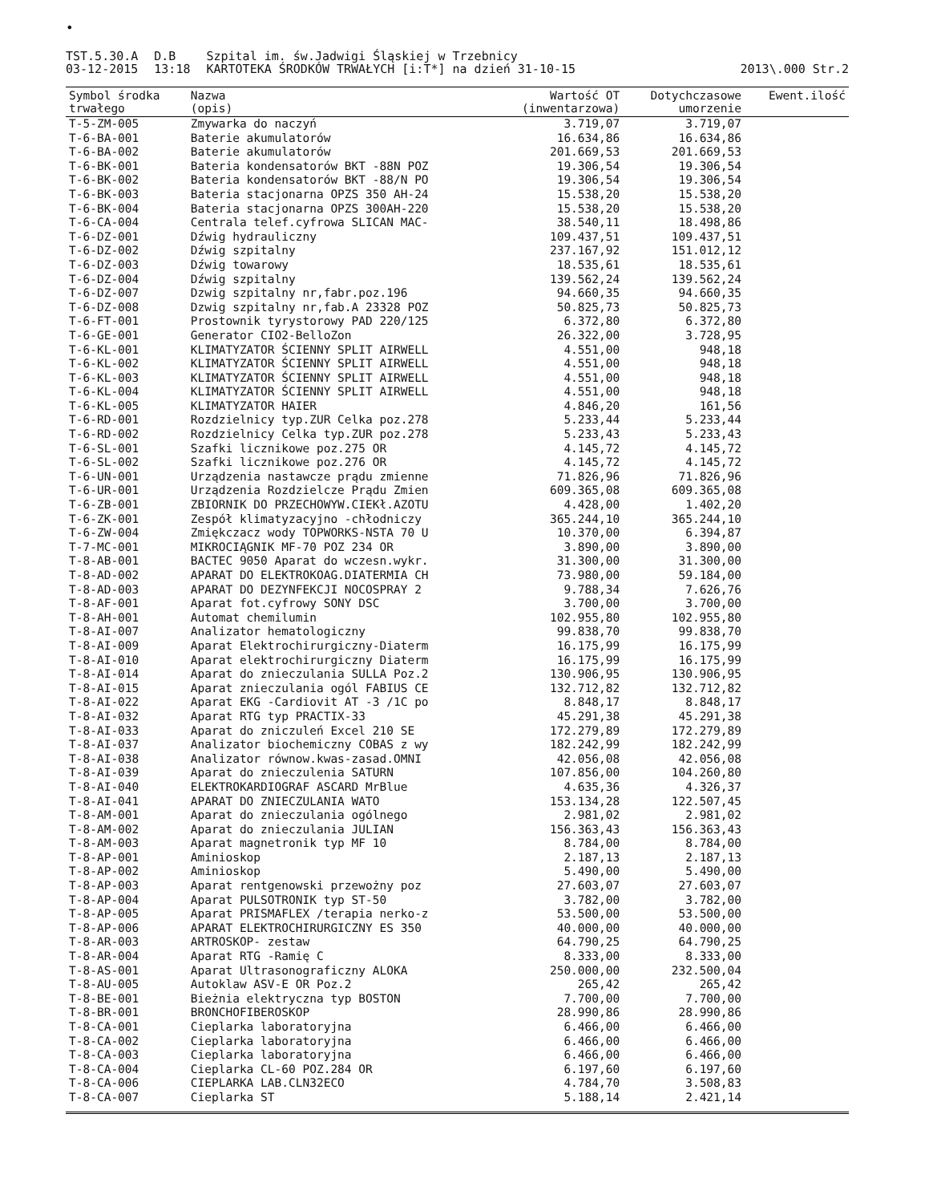•
TST.5.30.A
03-12-2015
D.B
13:18
Szpital im. św.Jadwigi Śląskiej w Trzebnicy
KARTOTEKA ŚRODKÓW TRWAŁYCH [i:T*] na dzień 31-10-15
2013\.000 Str.2
| Symbol środka trwałego | Nazwa (opis) | Wartość OT (inwentarzowa) | Dotychczasowe umorzenie | Ewent.ilość |
| --- | --- | --- | --- | --- |
| T-5-ZM-005 | Zmywarka do naczyń | 3.719,07 | 3.719,07 | |
| T-6-BA-001 | Baterie akumulatorów | 16.634,86 | 16.634,86 | |
| T-6-BA-002 | Baterie akumulatorów | 201.669,53 | 201.669,53 | |
| T-6-BK-001 | Bateria kondensatorów BKT -88N POZ | 19.306,54 | 19.306,54 | |
| T-6-BK-002 | Bateria kondensatorów BKT -88/N PO | 19.306,54 | 19.306,54 | |
| T-6-BK-003 | Bateria stacjonarna OPZS 350 AH-24 | 15.538,20 | 15.538,20 | |
| T-6-BK-004 | Bateria stacjonarna OPZS 300AH-220 | 15.538,20 | 15.538,20 | |
| T-6-CA-004 | Centrala telef.cyfrowa SLICAN MAC- | 38.540,11 | 18.498,86 | |
| T-6-DZ-001 | Dźwig hydrauliczny | 109.437,51 | 109.437,51 | |
| T-6-DZ-002 | Dźwig szpitalny | 237.167,92 | 151.012,12 | |
| T-6-DZ-003 | Dźwig towarowy | 18.535,61 | 18.535,61 | |
| T-6-DZ-004 | Dźwig szpitalny | 139.562,24 | 139.562,24 | |
| T-6-DZ-007 | Dzwig szpitalny nr,fabr.poz.196 | 94.660,35 | 94.660,35 | |
| T-6-DZ-008 | Dzwig szpitalny nr,fab.A 23328 POZ | 50.825,73 | 50.825,73 | |
| T-6-FT-001 | Prostownik tyrystorowy PAD 220/125 | 6.372,80 | 6.372,80 | |
| T-6-GE-001 | Generator CIO2-BelloZon | 26.322,00 | 3.728,95 | |
| T-6-KL-001 | KLIMATYZATOR ŚCIENNY SPLIT AIRWELL | 4.551,00 | 948,18 | |
| T-6-KL-002 | KLIMATYZATOR ŚCIENNY SPLIT AIRWELL | 4.551,00 | 948,18 | |
| T-6-KL-003 | KLIMATYZATOR ŚCIENNY SPLIT AIRWELL | 4.551,00 | 948,18 | |
| T-6-KL-004 | KLIMATYZATOR ŚCIENNY SPLIT AIRWELL | 4.551,00 | 948,18 | |
| T-6-KL-005 | KLIMATYZATOR HAIER | 4.846,20 | 161,56 | |
| T-6-RD-001 | Rozdzielnicy typ.ZUR Celka poz.278 | 5.233,44 | 5.233,44 | |
| T-6-RD-002 | Rozdzielnicy Celka typ.ZUR poz.278 | 5.233,43 | 5.233,43 | |
| T-6-SL-001 | Szafki licznikowe poz.275 OR | 4.145,72 | 4.145,72 | |
| T-6-SL-002 | Szafki licznikowe poz.276 OR | 4.145,72 | 4.145,72 | |
| T-6-UN-001 | Urządzenia nastawcze prądu zmienne | 71.826,96 | 71.826,96 | |
| T-6-UR-001 | Urządzenia Rozdzielcze Prądu Zmien | 609.365,08 | 609.365,08 | |
| T-6-ZB-001 | ZBIORNIK DO PRZECHOWYW.CIEKł.AZOTU | 4.428,00 | 1.402,20 | |
| T-6-ZK-001 | Zespół klimatyzacyjno -chłodniczy | 365.244,10 | 365.244,10 | |
| T-6-ZW-004 | Zmiękczacz wody TOPWORKS-NSTA 70 U | 10.370,00 | 6.394,87 | |
| T-7-MC-001 | MIKROCIĄGNIK MF-70 POZ 234 OR | 3.890,00 | 3.890,00 | |
| T-8-AB-001 | BACTEC 9050 Aparat do wczesn.wykr. | 31.300,00 | 31.300,00 | |
| T-8-AD-002 | APARAT DO ELEKTROKOAG.DIATERMIA CH | 73.980,00 | 59.184,00 | |
| T-8-AD-003 | APARAT DO DEZYNFEKCJI NOCOSPRAY 2 | 9.788,34 | 7.626,76 | |
| T-8-AF-001 | Aparat fot.cyfrowy SONY DSC | 3.700,00 | 3.700,00 | |
| T-8-AH-001 | Automat chemilumin | 102.955,80 | 102.955,80 | |
| T-8-AI-007 | Analizator hematologiczny | 99.838,70 | 99.838,70 | |
| T-8-AI-009 | Aparat Elektrochirurgiczny-Diaterm | 16.175,99 | 16.175,99 | |
| T-8-AI-010 | Aparat elektrochirurgiczny Diaterm | 16.175,99 | 16.175,99 | |
| T-8-AI-014 | Aparat do znieczulania SULLA Poz.2 | 130.906,95 | 130.906,95 | |
| T-8-AI-015 | Aparat znieczulania ogól FABIUS CE | 132.712,82 | 132.712,82 | |
| T-8-AI-022 | Aparat EKG -Cardiovit AT -3 /1C po | 8.848,17 | 8.848,17 | |
| T-8-AI-032 | Aparat RTG typ PRACTIX-33 | 45.291,38 | 45.291,38 | |
| T-8-AI-033 | Aparat do zniczuleń Excel 210 SE | 172.279,89 | 172.279,89 | |
| T-8-AI-037 | Analizator biochemiczny COBAS z wy | 182.242,99 | 182.242,99 | |
| T-8-AI-038 | Analizator równow.kwas-zasad.OMNI | 42.056,08 | 42.056,08 | |
| T-8-AI-039 | Aparat do znieczulenia SATURN | 107.856,00 | 104.260,80 | |
| T-8-AI-040 | ELEKTROKARDIOGRAF ASCARD MrBlue | 4.635,36 | 4.326,37 | |
| T-8-AI-041 | APARAT DO ZNIECZULANIA WATO | 153.134,28 | 122.507,45 | |
| T-8-AM-001 | Aparat do znieczulania ogólnego | 2.981,02 | 2.981,02 | |
| T-8-AM-002 | Aparat do znieczulania JULIAN | 156.363,43 | 156.363,43 | |
| T-8-AM-003 | Aparat magnetronik typ MF 10 | 8.784,00 | 8.784,00 | |
| T-8-AP-001 | Aminioskop | 2.187,13 | 2.187,13 | |
| T-8-AP-002 | Aminioskop | 5.490,00 | 5.490,00 | |
| T-8-AP-003 | Aparat rentgenowski przewożny poz | 27.603,07 | 27.603,07 | |
| T-8-AP-004 | Aparat PULSOTRONIK typ ST-50 | 3.782,00 | 3.782,00 | |
| T-8-AP-005 | Aparat PRISMAFLEX /terapia nerko-z | 53.500,00 | 53.500,00 | |
| T-8-AP-006 | APARAT ELEKTROCHIRURGICZNY ES 350 | 40.000,00 | 40.000,00 | |
| T-8-AR-003 | ARTROSKOP- zestaw | 64.790,25 | 64.790,25 | |
| T-8-AR-004 | Aparat RTG -Ramię C | 8.333,00 | 8.333,00 | |
| T-8-AS-001 | Aparat Ultrasonograficzny ALOKA | 250.000,00 | 232.500,04 | |
| T-8-AU-005 | Autoklaw ASV-E OR Poz.2 | 265,42 | 265,42 | |
| T-8-BE-001 | Bieżnia elektryczna typ BOSTON | 7.700,00 | 7.700,00 | |
| T-8-BR-001 | BRONCHOFIBEROSKOP | 28.990,86 | 28.990,86 | |
| T-8-CA-001 | Cieplarka laboratoryjna | 6.466,00 | 6.466,00 | |
| T-8-CA-002 | Cieplarka laboratoryjna | 6.466,00 | 6.466,00 | |
| T-8-CA-003 | Cieplarka laboratoryjna | 6.466,00 | 6.466,00 | |
| T-8-CA-004 | Cieplarka CL-60 POZ.284 OR | 6.197,60 | 6.197,60 | |
| T-8-CA-006 | CIEPLARKA LAB.CLN32ECO | 4.784,70 | 3.508,83 | |
| T-8-CA-007 | Cieplarka ST | 5.188,14 | 2.421,14 | |